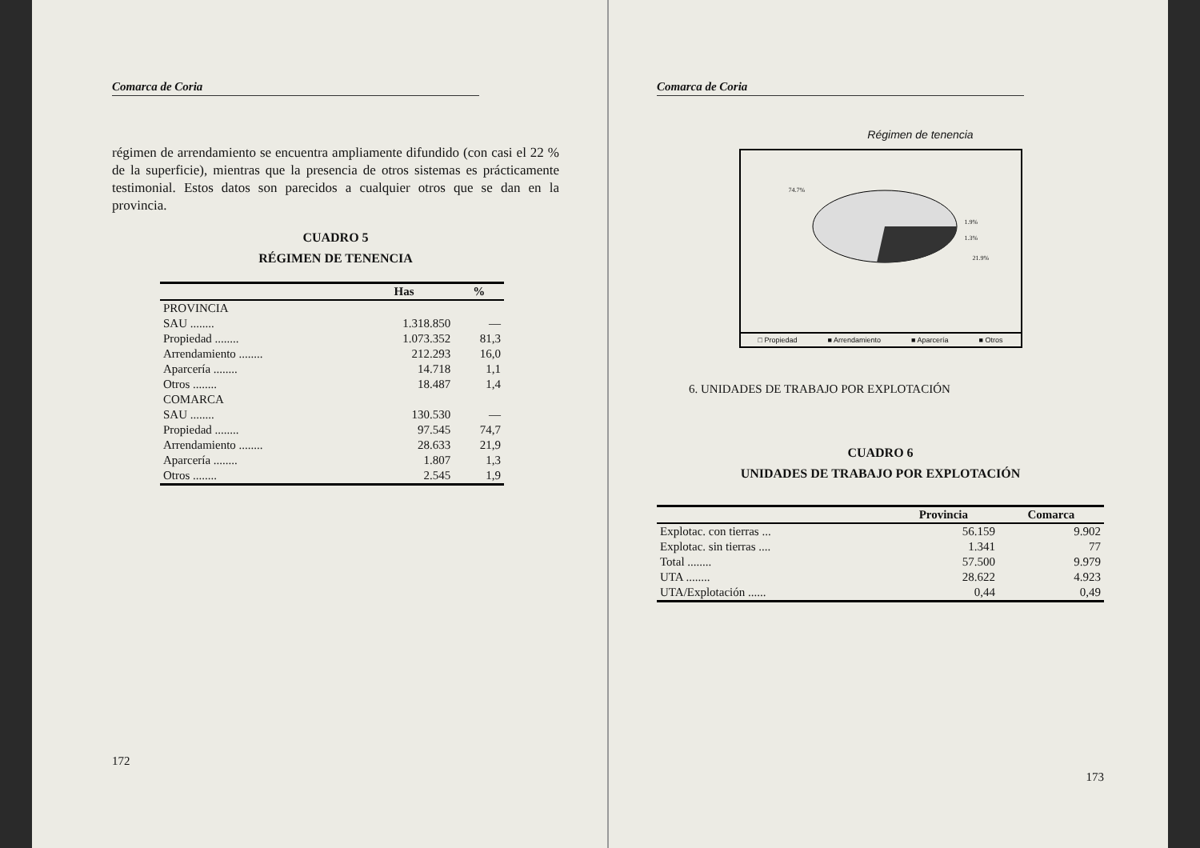Comarca de Coria
régimen de arrendamiento se encuentra ampliamente difundido (con casi el 22 % de la superficie), mientras que la presencia de otros sistemas es prácticamente testimonial. Estos datos son parecidos a cualquier otros que se dan en la provincia.
CUADRO 5
RÉGIMEN DE TENENCIA
| | Has | % |
| --- | --- | --- |
| PROVINCIA | | |
| SAU ........ | 1.318.850 | — |
| Propiedad ........ | 1.073.352 | 81,3 |
| Arrendamiento ........ | 212.293 | 16,0 |
| Aparcería ........ | 14.718 | 1,1 |
| Otros ........ | 18.487 | 1,4 |
| COMARCA | | |
| SAU ........ | 130.530 | — |
| Propiedad ........ | 97.545 | 74,7 |
| Arrendamiento ........ | 28.633 | 21,9 |
| Aparcería ........ | 1.807 | 1,3 |
| Otros ........ | 2.545 | 1,9 |
172
Comarca de Coria
Régimen de tenencia
74.7%
1.9%
1.3%
21.9%
□ Propiedad ■ Arrendamiento ■ Aparcería ■ Otros
6. UNIDADES DE TRABAJO POR EXPLOTACIÓN
CUADRO 6
UNIDADES DE TRABAJO POR EXPLOTACIÓN
| | Provincia | Comarca |
| --- | --- | --- |
| Explotac. con tierras ... | 56.159 | 9.902 |
| Explotac. sin tierras .... | 1.341 | 77 |
| Total ........ | 57.500 | 9.979 |
| UTA ........ | 28.622 | 4.923 |
| UTA/Explotación ...... | 0,44 | 0,49 |
173